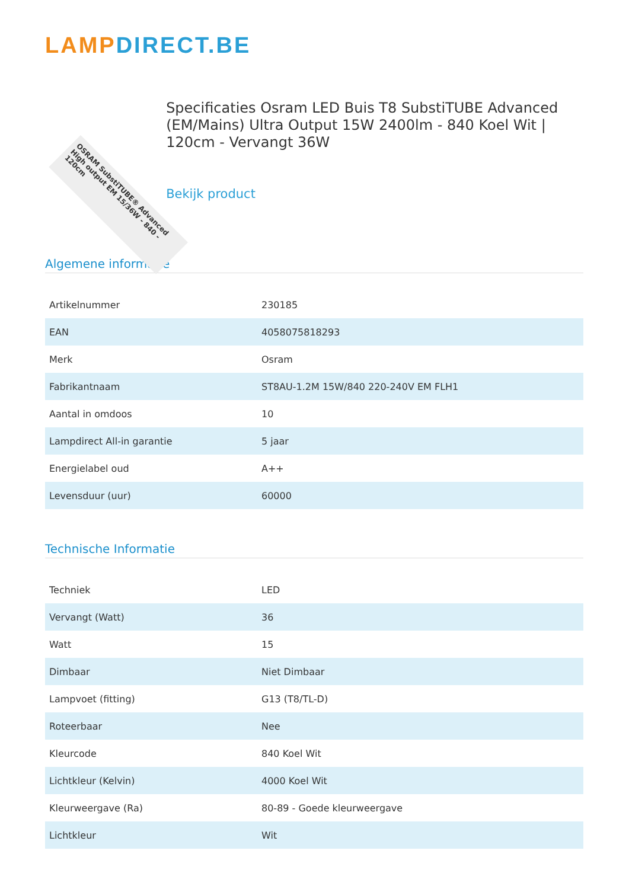LAMPDIRECT.BE
OSRAM SubstiTUBE® Advanced High output EM 15/36W - 840 - 120cm
Specificaties Osram LED Buis T8 SubstiTUBE Advanced (EM/Mains) Ultra Output 15W 2400lm - 840 Koel Wit | 120cm - Vervangt 36W
Bekijk product
Algemene informatie
| Artikelnummer | 230185 |
| EAN | 4058075818293 |
| Merk | Osram |
| Fabrikantnaam | ST8AU-1.2M 15W/840 220-240V EM FLH1 |
| Aantal in omdoos | 10 |
| Lampdirect All-in garantie | 5 jaar |
| Energielabel oud | A++ |
| Levensduur (uur) | 60000 |
Technische Informatie
| Techniek | LED |
| Vervangt (Watt) | 36 |
| Watt | 15 |
| Dimbaar | Niet Dimbaar |
| Lampvoet (fitting) | G13 (T8/TL-D) |
| Roteerbaar | Nee |
| Kleurcode | 840 Koel Wit |
| Lichtkleur (Kelvin) | 4000 Koel Wit |
| Kleurweergave (Ra) | 80-89 - Goede kleurweergave |
| Lichtkleur | Wit |